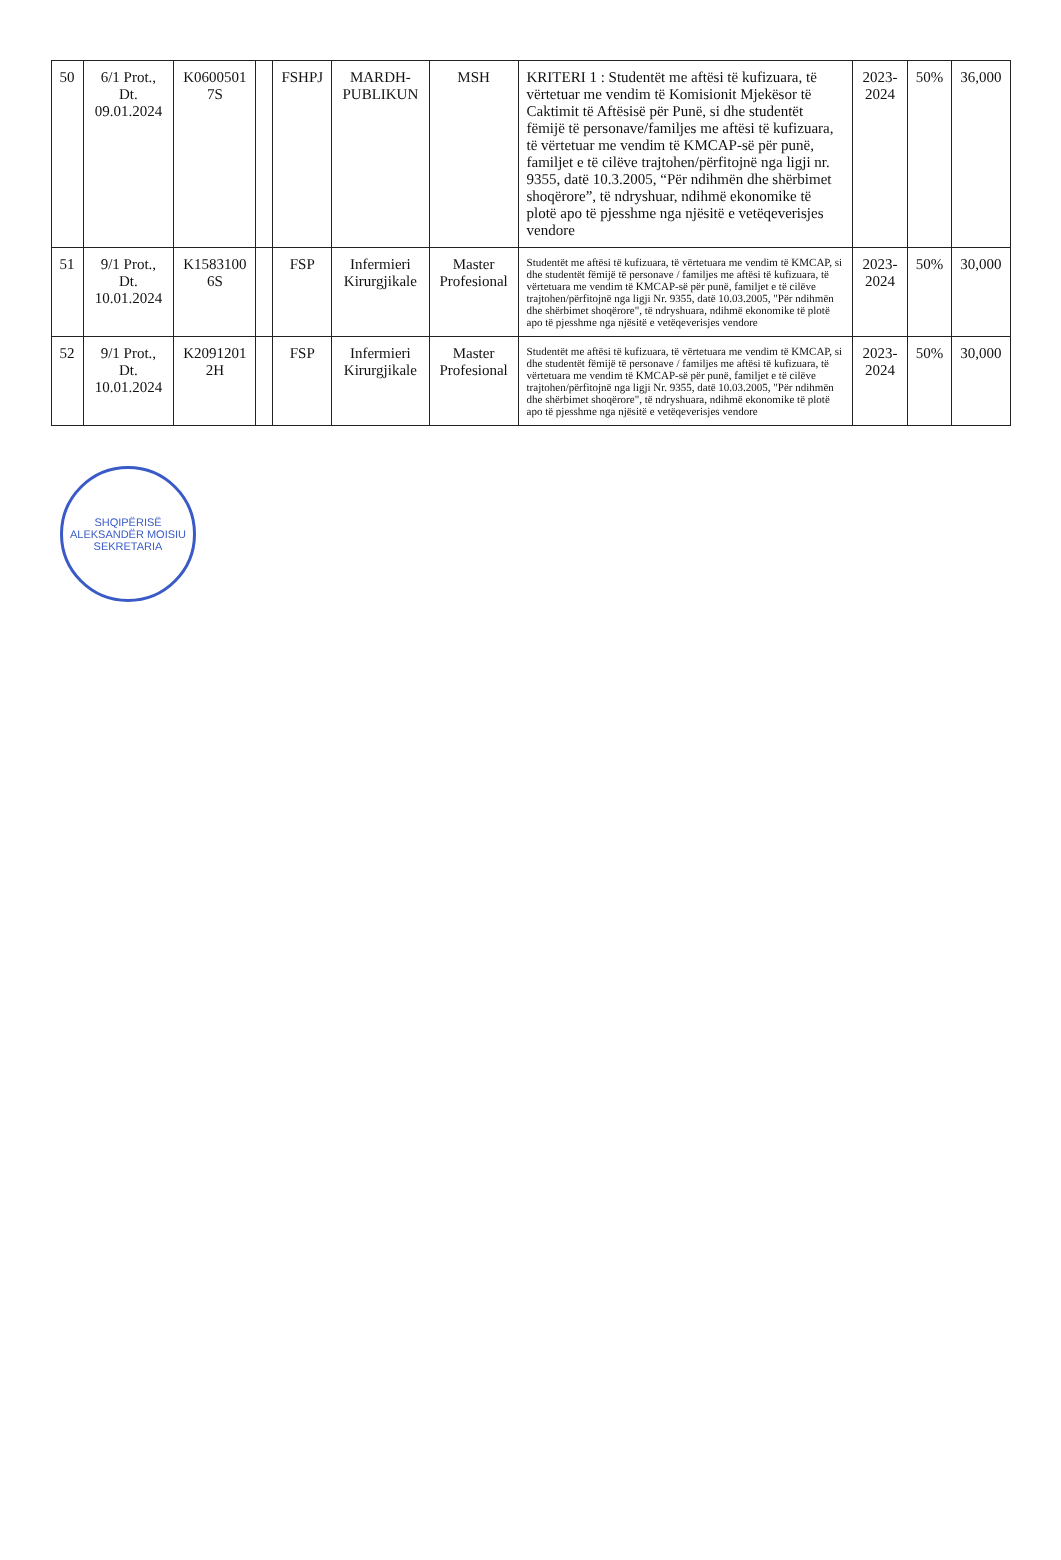| 50 | 6/1 Prot., Dt. 09.01.2024 | K0600501 7S | | FSHPJ | MARDH-PUBLIKUN | MSH | KRITERI 1 : Studentët me aftësi të kufizuara, të vërtetuar me vendim të Komisionit Mjekësor të Caktimit të Aftësisë për Punë, si dhe studentët fëmijë të personave/familjes me aftësi të kufizuara, të vërtetuar me vendim të KMCAP-së për punë, familjet e të cilëve trajtohen/përfitojnë nga ligji nr. 9355, datë 10.3.2005, “Për ndihmën dhe shërbimet shoqërore”, të ndryshuar, ndihmë ekonomike të plotë apo të pjesshme nga njësitë e vetëqeverisjes vendore | 2023-2024 | 50% | 36,000 |
| 51 | 9/1 Prot., Dt. 10.01.2024 | K1583100 6S | | FSP | Infermieri Kirurgjikale | Master Profesional | Studentët me aftësi të kufizuara, të vërtetuara me vendim të KMCAP, si dhe studentët fëmijë të personave / familjes me aftësi të kufizuara, të vërtetuara me vendim të KMCAP-së për punë, familjet e të cilëve trajtohen/përfitojnë nga ligji Nr. 9355, datë 10.03.2005, "Për ndihmën dhe shërbimet shoqërore", të ndryshuara, ndihmë ekonomike të plotë apo të pjesshme nga njësitë e vetëqeverisjes vendore | 2023-2024 | 50% | 30,000 |
| 52 | 9/1 Prot., Dt. 10.01.2024 | K2091201 2H | | FSP | Infermieri Kirurgjikale | Master Profesional | Studentët me aftësi të kufizuara, të vërtetuara me vendim të KMCAP, si dhe studentët fëmijë të personave / familjes me aftësi të kufizuara, të vërtetuara me vendim të KMCAP-së për punë, familjet e të cilëve trajtohen/përfitojnë nga ligji Nr. 9355, datë 10.03.2005, "Për ndihmën dhe shërbimet shoqërore", të ndryshuara, ndihmë ekonomike të plotë apo të pjesshme nga njësitë e vetëqeverisjes vendore | 2023-2024 | 50% | 30,000 |
SHQIPËRISË ALEKSANDËR MOISIU SEKRETARIA